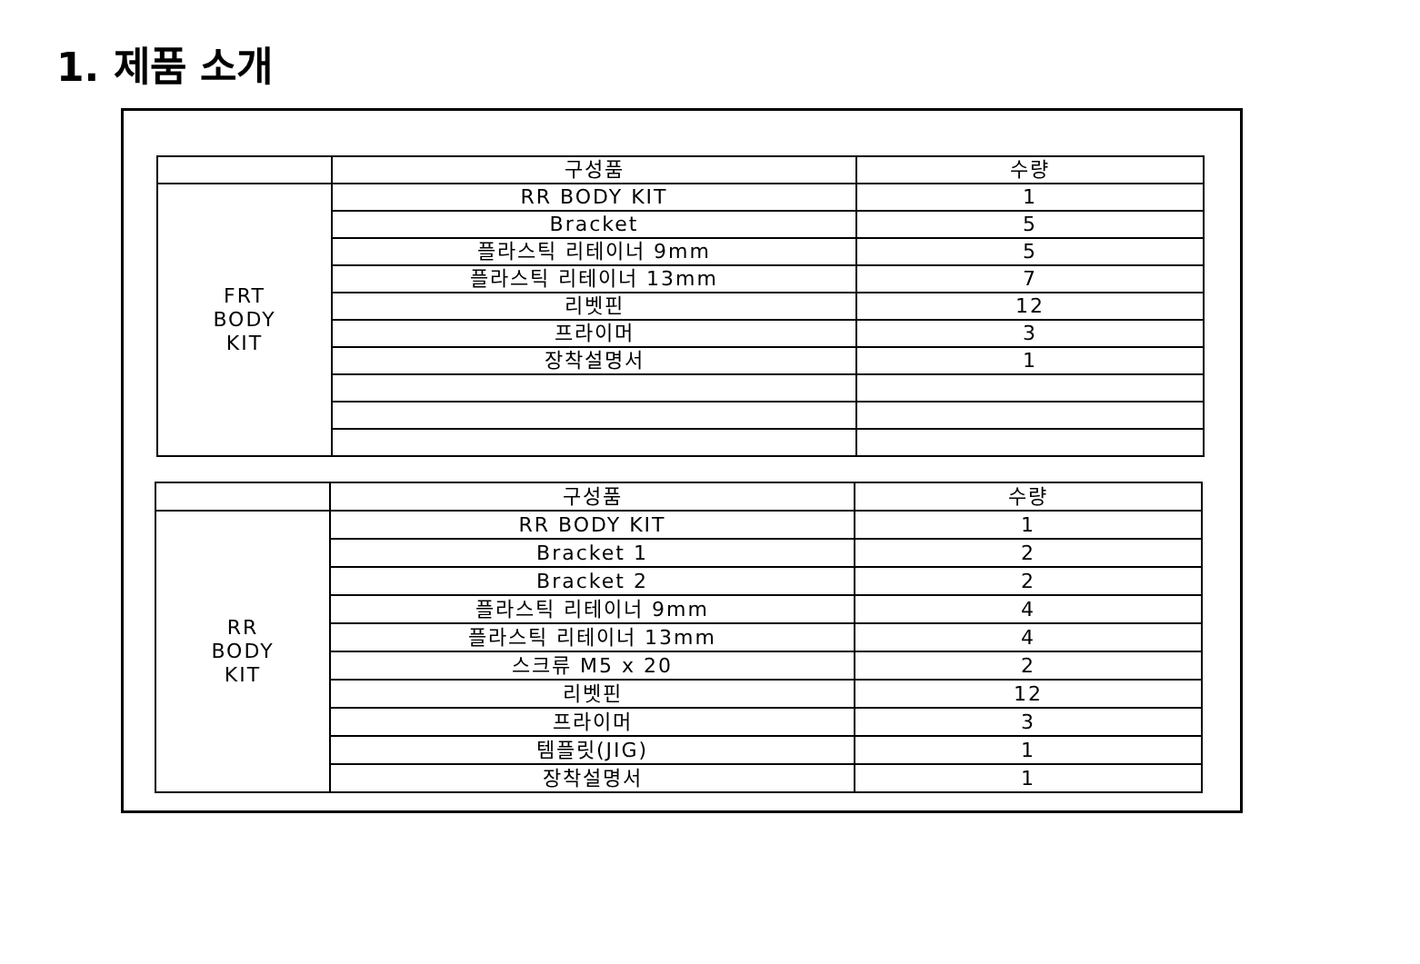1. 제품 소개
| | 구성품 | 수량 |
| --- | --- | --- |
| FRT BODY KIT | RR BODY KIT | 1 |
| | Bracket | 5 |
| | 플라스틱 리테이너 9mm | 5 |
| | 플라스틱 리테이너 13mm | 7 |
| | 리벳핀 | 12 |
| | 프라이머 | 3 |
| | 장착설명서 | 1 |
| | 구성품 | 수량 |
| --- | --- | --- |
| RR BODY KIT | RR BODY KIT | 1 |
| | Bracket 1 | 2 |
| | Bracket 2 | 2 |
| | 플라스틱 리테이너 9mm | 4 |
| | 플라스틱 리테이너 13mm | 4 |
| | 스크류 M5 x 20 | 2 |
| | 리벳핀 | 12 |
| | 프라이머 | 3 |
| | 템플릿(JIG) | 1 |
| | 장착설명서 | 1 |